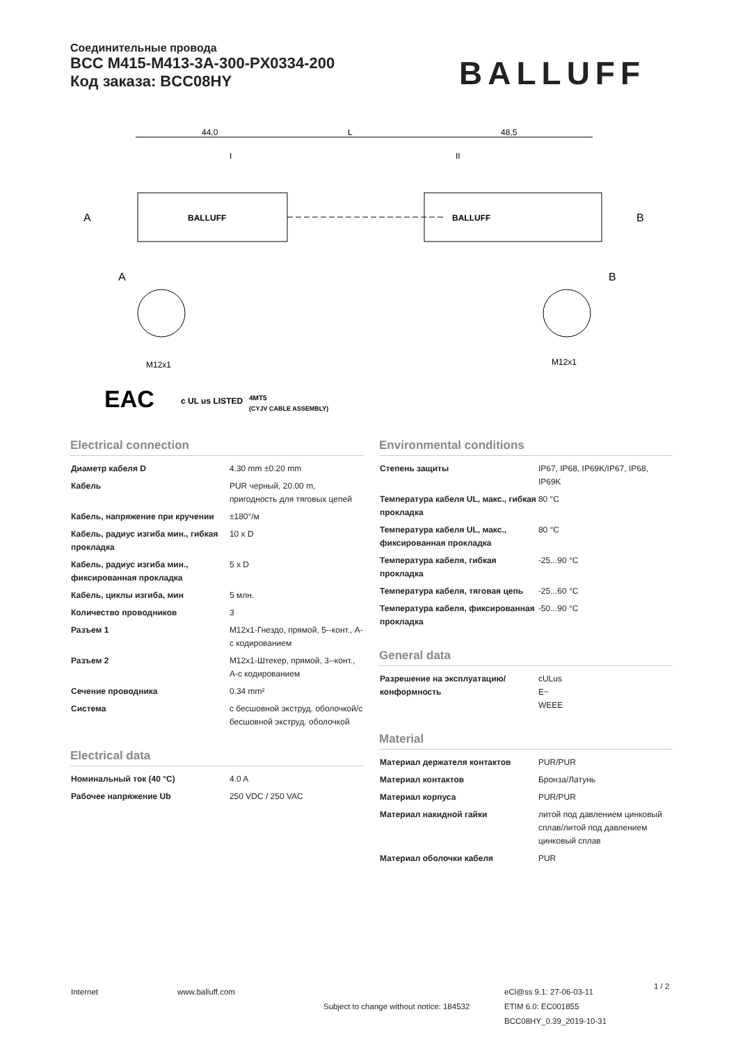Соединительные провода
BCC M415-M413-3A-300-PX0334-200
Код заказа: BCC08HY
BALLUFF
44,0
L
48,5
I
II
BALLUFF
BALLUFF
A
B
A
B
M12x1
M12x1
EAC
c UL us LISTED
4MT5
(CYJV CABLE ASSEMBLY)
Electrical connection
| Диаметр кабеля D | 4.30 mm ±0.20 mm |
| Кабель | PUR черный, 20.00 m, пригодность для тяговых цепей |
| Кабель, напряжение при кручении | ±180°/м |
| Кабель, радиус изгиба мин., гибкая прокладка | 10 x D |
| Кабель, радиус изгиба мин., фиксированная прокладка | 5 x D |
| Кабель, циклы изгиба, мин | 5 млн. |
| Количество проводников | 3 |
| Разъем 1 | M12x1-Гнездо, прямой, 5--конт., A-с кодированием |
| Разъем 2 | M12x1-Штекер, прямой, 3--конт., A-с кодированием |
| Сечение проводника | 0.34 mm² |
| Система | с бесшовной экструд. оболочкой/с бесшовной экструд. оболочкой |
Electrical data
| Номинальный ток (40 °C) | 4.0 A |
| Рабочее напряжение Ub | 250 VDC / 250 VAC |
Environmental conditions
| Степень защиты | IP67, IP68, IP69K/IP67, IP68, IP69K |
| Температура кабеля UL, макс., гибкая прокладка | 80 °C |
| Температура кабеля UL, макс., фиксированная прокладка | 80 °C |
| Температура кабеля, гибкая прокладка | -25...90 °C |
| Температура кабеля, тяговая цепь | -25...60 °C |
| Температура кабеля, фиксированная прокладка | -50...90 °C |
General data
| Разрешение на эксплуатацию/ конформность | cULus E~ WEEE |
Material
| Материал держателя контактов | PUR/PUR |
| Материал контактов | Бронза/Латунь |
| Материал корпуса | PUR/PUR |
| Материал накидной гайки | литой под давлением цинковый сплав/литой под давлением цинковый сплав |
| Материал оболочки кабеля | PUR |
Internet www.balluff.com
Subject to change without notice: 184532
eCl@ss 9.1: 27-06-03-11
ETIM 6.0: EC001855
BCC08HY_0.39_2019-10-31
1 / 2